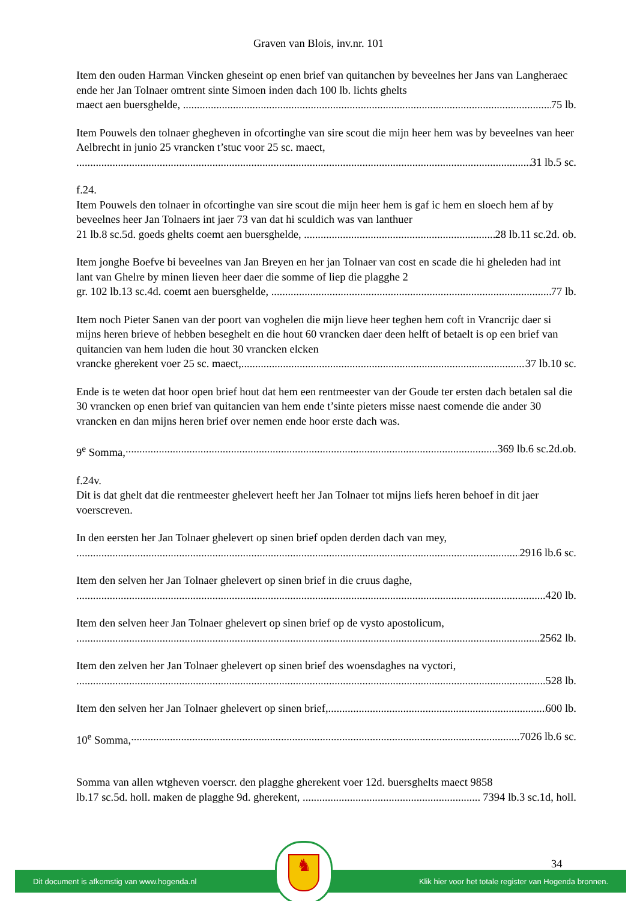Graven van Blois, inv.nr. 101
Item den ouden Harman Vincken gheseint op enen brief van quitanchen by beveelnes her Jans van Langheraec ende her Jan Tolnaer omtrent sinte Simoen inden dach 100 lb. lichts ghelts
maect aen buersghelde, 75 lb.
Item Pouwels den tolnaer ghegheven in ofcortinghe van sire scout die mijn heer hem was by beveelnes van heer Aelbrecht in junio 25 vrancken t’stuc voor 25 sc. maect,
31 lb.5 sc.
f.24.
Item Pouwels den tolnaer in ofcortinghe van sire scout die mijn heer hem is gaf ic hem en sloech hem af by beveelnes heer Jan Tolnaers int jaer 73 van dat hi sculdich was van lanthuer
21 lb.8 sc.5d. goeds ghelts coemt aen buersghelde, 28 lb.11 sc.2d. ob.
Item jonghe Boefve bi beveelnes van Jan Breyen en her jan Tolnaer van cost en scade die hi gheleden had int lant van Ghelre by minen lieven heer daer die somme of liep die plagghe 2
gr. 102 lb.13 sc.4d. coemt aen buersghelde, 77 lb.
Item noch Pieter Sanen van der poort van voghelen die mijn lieve heer teghen hem coft in Vrancrijc daer si mijns heren brieve of hebben beseghelt en die hout 60 vrancken daer deen helft of betaelt is op een brief van quitancien van hem luden die hout 30 vrancken elcken
vrancke gherekent voer 25 sc. maect, 37 lb.10 sc.
Ende is te weten dat hoor open brief hout dat hem een rentmeester van der Goude ter ersten dach betalen sal die 30 vrancken op enen brief van quitancien van hem ende t’sinte pieters misse naest comende die ander 30 vrancken en dan mijns heren brief over nemen ende hoor erste dach was.
9<sup>e</sup> Somma, 369 lb.6 sc.2d.ob.
f.24v.
Dit is dat ghelt dat die rentmeester ghelevert heeft her Jan Tolnaer tot mijns liefs heren behoef in dit jaer voerscreven.
In den eersten her Jan Tolnaer ghelevert op sinen brief opden derden dach van mey,
2916 lb.6 sc.
Item den selven her Jan Tolnaer ghelevert op sinen brief in die cruus daghe,
420 lb.
Item den selven heer Jan Tolnaer ghelevert op sinen brief op de vysto apostolicum,
2562 lb.
Item den zelven her Jan Tolnaer ghelevert op sinen brief des woensdaghes na vyctori,
528 lb.
Item den selven her Jan Tolnaer ghelevert op sinen brief, 600 lb.
10<sup>e</sup> Somma, 7026 lb.6 sc.
Somma van allen wtgheven voerscr. den plagghe gherekent voer 12d. buersghelts maect 9858
lb.17 sc.5d. holl. maken de plagghe 9d. gherekent, 7394 lb.3 sc.1d, holl.
34
Dit document is afkomstig van www.hogenda.nl Klik hier voor het totale register van Hogenda bronnen.
♞